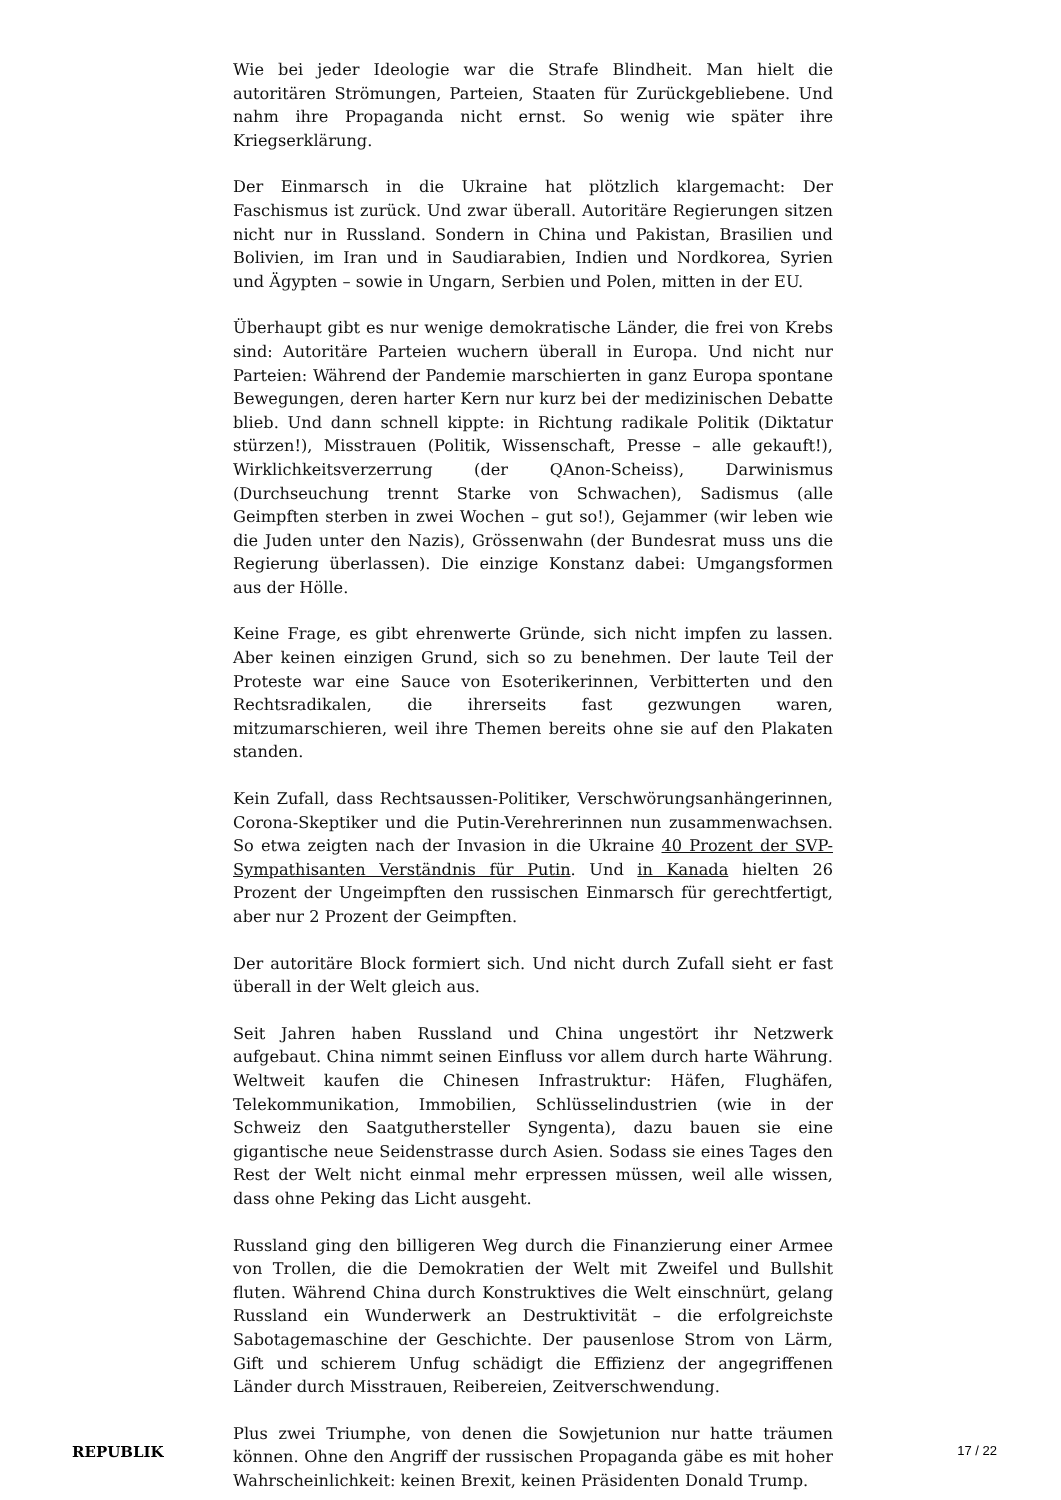Wie bei jeder Ideologie war die Strafe Blindheit. Man hielt die autoritären Strömungen, Parteien, Staaten für Zurückgebliebene. Und nahm ihre Propaganda nicht ernst. So wenig wie später ihre Kriegserklärung.
Der Einmarsch in die Ukraine hat plötzlich klargemacht: Der Faschismus ist zurück. Und zwar überall. Autoritäre Regierungen sitzen nicht nur in Russland. Sondern in China und Pakistan, Brasilien und Bolivien, im Iran und in Saudiarabien, Indien und Nordkorea, Syrien und Ägypten – sowie in Ungarn, Serbien und Polen, mitten in der EU.
Überhaupt gibt es nur wenige demokratische Länder, die frei von Krebs sind: Autoritäre Parteien wuchern überall in Europa. Und nicht nur Parteien: Während der Pandemie marschierten in ganz Europa spontane Bewegungen, deren harter Kern nur kurz bei der medizinischen Debatte blieb. Und dann schnell kippte: in Richtung radikale Politik (Diktatur stürzen!), Misstrauen (Politik, Wissenschaft, Presse – alle gekauft!), Wirklichkeitsverzerrung (der QAnon-Scheiss), Darwinismus (Durchseuchung trennt Starke von Schwachen), Sadismus (alle Geimpften sterben in zwei Wochen – gut so!), Gejammer (wir leben wie die Juden unter den Nazis), Grössenwahn (der Bundesrat muss uns die Regierung überlassen). Die einzige Konstanz dabei: Umgangsformen aus der Hölle.
Keine Frage, es gibt ehrenwerte Gründe, sich nicht impfen zu lassen. Aber keinen einzigen Grund, sich so zu benehmen. Der laute Teil der Proteste war eine Sauce von Esoterikerinnen, Verbitterten und den Rechtsradikalen, die ihrerseits fast gezwungen waren, mitzumarschieren, weil ihre Themen bereits ohne sie auf den Plakaten standen.
Kein Zufall, dass Rechtsaussen-Politiker, Verschwörungsanhängerinnen, Corona-Skeptiker und die Putin-Verehrerinnen nun zusammenwachsen. So etwa zeigten nach der Invasion in die Ukraine 40 Prozent der SVP-Sympathisanten Verständnis für Putin. Und in Kanada hielten 26 Prozent der Ungeimpften den russischen Einmarsch für gerechtfertigt, aber nur 2 Prozent der Geimpften.
Der autoritäre Block formiert sich. Und nicht durch Zufall sieht er fast überall in der Welt gleich aus.
Seit Jahren haben Russland und China ungestört ihr Netzwerk aufgebaut. China nimmt seinen Einfluss vor allem durch harte Währung. Weltweit kaufen die Chinesen Infrastruktur: Häfen, Flughäfen, Telekommunikation, Immobilien, Schlüsselindustrien (wie in der Schweiz den Saatguthersteller Syngenta), dazu bauen sie eine gigantische neue Seidenstrasse durch Asien. Sodass sie eines Tages den Rest der Welt nicht einmal mehr erpressen müssen, weil alle wissen, dass ohne Peking das Licht ausgeht.
Russland ging den billigeren Weg durch die Finanzierung einer Armee von Trollen, die die Demokratien der Welt mit Zweifel und Bullshit fluten. Während China durch Konstruktives die Welt einschnürt, gelang Russland ein Wunderwerk an Destruktivität – die erfolgreichste Sabotagemaschine der Geschichte. Der pausenlose Strom von Lärm, Gift und schierem Unfug schädigt die Effizienz der angegriffenen Länder durch Misstrauen, Reibereien, Zeitverschwendung.
Plus zwei Triumphe, von denen die Sowjetunion nur hatte träumen können. Ohne den Angriff der russischen Propaganda gäbe es mit hoher Wahrscheinlichkeit: keinen Brexit, keinen Präsidenten Donald Trump.
REPUBLIK 17 / 22